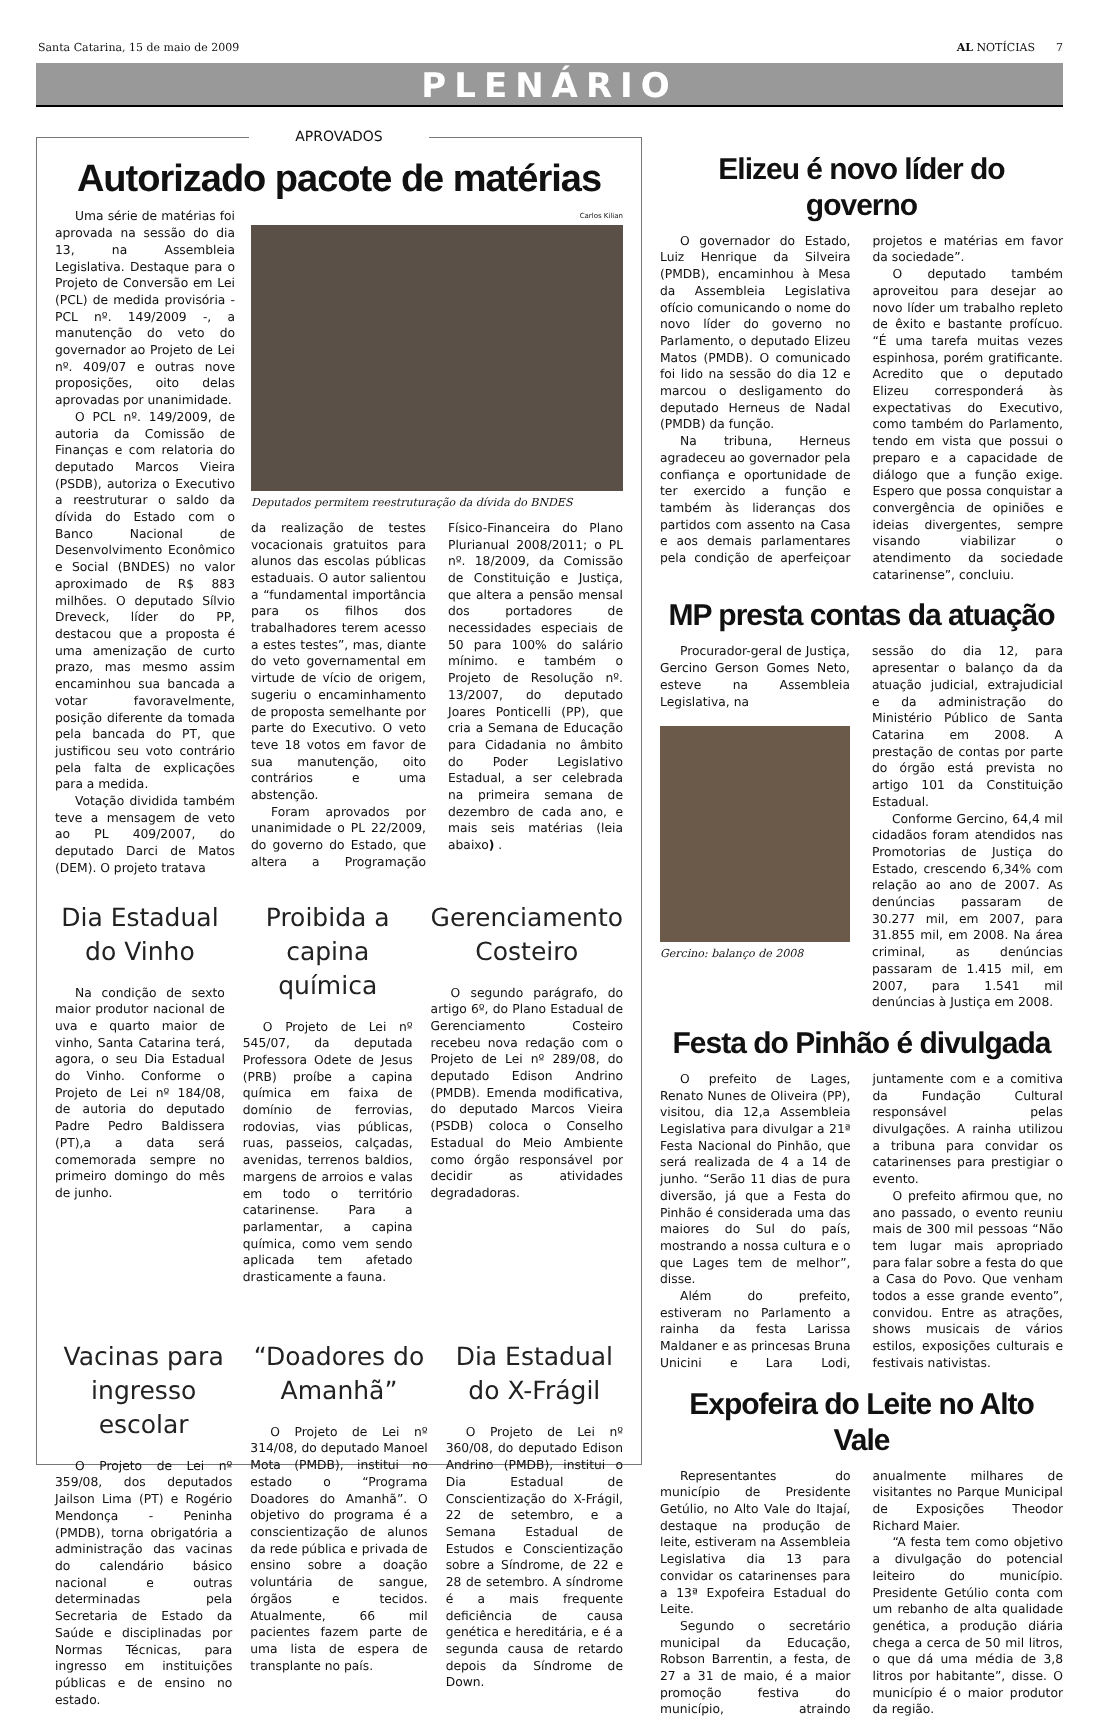Santa Catarina, 15 de maio de 2009 AL NOTÍCIAS 7
PLENÁRIO
APROVADOS
Autorizado pacote de matérias
Uma série de matérias foi aprovada na sessão do dia 13, na Assembleia Legislativa. Destaque para o Projeto de Conversão em Lei (PCL) de medida provisória - PCL nº. 149/2009 -, a manutenção do veto do governador ao Projeto de Lei nº. 409/07 e outras nove proposições, oito delas aprovadas por unanimidade.
O PCL nº. 149/2009, de autoria da Comissão de Finanças e com relatoria do deputado Marcos Vieira (PSDB), autoriza o Executivo a reestruturar o saldo da dívida do Estado com o Banco Nacional de Desenvolvimento Econômico e Social (BNDES) no valor aproximado de R$ 883 milhões. O deputado Sílvio Dreveck, líder do PP, destacou que a proposta é uma amenização de curto prazo, mas mesmo assim encaminhou sua bancada a votar favoravelmente, posição diferente da tomada pela bancada do PT, que justificou seu voto contrário pela falta de explicações para a medida.
Votação dividida também teve a mensagem de veto ao PL 409/2007, do deputado Darci de Matos (DEM). O projeto tratava
Carlos Kilian
Deputados permitem reestruturação da dívida do BNDES
da realização de testes vocacionais gratuitos para alunos das escolas públicas estaduais. O autor salientou a “fundamental importância para os filhos dos trabalhadores terem acesso a estes testes”, mas, diante do veto governamental em virtude de vício de origem, sugeriu o encaminhamento de proposta semelhante por parte do Executivo. O veto teve 18 votos em favor de sua manutenção, oito contrários e uma abstenção.
Foram aprovados por unanimidade o PL 22/2009, do governo do Estado, que altera a Programação Físico-Financeira do Plano Plurianual 2008/2011; o PL nº. 18/2009, da Comissão de Constituição e Justiça, que altera a pensão mensal dos portadores de necessidades especiais de 50 para 100% do salário mínimo. e também o Projeto de Resolução nº. 13/2007, do deputado Joares Ponticelli (PP), que cria a Semana de Educação para Cidadania no âmbito do Poder Legislativo Estadual, a ser celebrada na primeira semana de dezembro de cada ano, e mais seis matérias (leia abaixo) .
Dia Estadual do Vinho
Na condição de sexto maior produtor nacional de uva e quarto maior de vinho, Santa Catarina terá, agora, o seu Dia Estadual do Vinho. Conforme o Projeto de Lei nº 184/08, de autoria do deputado Padre Pedro Baldissera (PT),a a data será comemorada sempre no primeiro domingo do mês de junho.
Proibida a capina química
O Projeto de Lei nº 545/07, da deputada Professora Odete de Jesus (PRB) proíbe a capina química em faixa de domínio de ferrovias, rodovias, vias públicas, ruas, passeios, calçadas, avenidas, terrenos baldios, margens de arroios e valas em todo o território catarinense. Para a parlamentar, a capina química, como vem sendo aplicada tem afetado drasticamente a fauna.
Gerenciamento Costeiro
O segundo parágrafo, do artigo 6º, do Plano Estadual de Gerenciamento Costeiro recebeu nova redação com o Projeto de Lei nº 289/08, do deputado Edison Andrino (PMDB). Emenda modificativa, do deputado Marcos Vieira (PSDB) coloca o Conselho Estadual do Meio Ambiente como órgão responsável por decidir as atividades degradadoras.
Vacinas para ingresso escolar
O Projeto de Lei nº 359/08, dos deputados Jailson Lima (PT) e Rogério Mendonça - Peninha (PMDB), torna obrigatória a administração das vacinas do calendário básico nacional e outras determinadas pela Secretaria de Estado da Saúde e disciplinadas por Normas Técnicas, para ingresso em instituições públicas e de ensino no estado.
“Doadores do Amanhã”
O Projeto de Lei nº 314/08, do deputado Manoel Mota (PMDB), institui no estado o “Programa Doadores do Amanhã”. O objetivo do programa é a conscientização de alunos da rede pública e privada de ensino sobre a doação voluntária de sangue, órgãos e tecidos. Atualmente, 66 mil pacientes fazem parte de uma lista de espera de transplante no país.
Dia Estadual do X-Frágil
O Projeto de Lei nº 360/08, do deputado Edison Andrino (PMDB), institui o Dia Estadual de Conscientização do X-Frágil, 22 de setembro, e a Semana Estadual de Estudos e Conscientização sobre a Síndrome, de 22 e 28 de setembro. A síndrome é a mais frequente deficiência de causa genética e hereditária, e é a segunda causa de retardo depois da Síndrome de Down.
Elizeu é novo líder do governo
O governador do Estado, Luiz Henrique da Silveira (PMDB), encaminhou à Mesa da Assembleia Legislativa ofício comunicando o nome do novo líder do governo no Parlamento, o deputado Elizeu Matos (PMDB). O comunicado foi lido na sessão do dia 12 e marcou o desligamento do deputado Herneus de Nadal (PMDB) da função.
Na tribuna, Herneus agradeceu ao governador pela confiança e oportunidade de ter exercido a função e também às lideranças dos partidos com assento na Casa e aos demais parlamentares pela condição de aperfeiçoar projetos e matérias em favor da sociedade”.
O deputado também aproveitou para desejar ao novo líder um trabalho repleto de êxito e bastante profícuo. “É uma tarefa muitas vezes espinhosa, porém gratificante. Acredito que o deputado Elizeu corresponderá às expectativas do Executivo, como também do Parlamento, tendo em vista que possui o preparo e a capacidade de diálogo que a função exige. Espero que possa conquistar a convergência de opiniões e ideias divergentes, sempre visando viabilizar o atendimento da sociedade catarinense”, concluiu.
MP presta contas da atuação
Procurador-geral de Justiça, Gercino Gerson Gomes Neto, esteve na Assembleia Legislativa, na
Gercino: balanço de 2008
sessão do dia 12, para apresentar o balanço da da atuação judicial, extrajudicial e da administração do Ministério Público de Santa Catarina em 2008. A prestação de contas por parte do órgão está prevista no artigo 101 da Constituição Estadual.
Conforme Gercino, 64,4 mil cidadãos foram atendidos nas Promotorias de Justiça do Estado, crescendo 6,34% com relação ao ano de 2007. As denúncias passaram de 30.277 mil, em 2007, para 31.855 mil, em 2008. Na área criminal, as denúncias passaram de 1.415 mil, em 2007, para 1.541 mil denúncias à Justiça em 2008.
Festa do Pinhão é divulgada
O prefeito de Lages, Renato Nunes de Oliveira (PP), visitou, dia 12,a Assembleia Legislativa para divulgar a 21ª Festa Nacional do Pinhão, que será realizada de 4 a 14 de junho. “Serão 11 dias de pura diversão, já que a Festa do Pinhão é considerada uma das maiores do Sul do país, mostrando a nossa cultura e o que Lages tem de melhor”, disse.
Além do prefeito, estiveram no Parlamento a rainha da festa Larissa Maldaner e as princesas Bruna Unicini e Lara Lodi, juntamente com e a comitiva da Fundação Cultural responsável pelas divulgações. A rainha utilizou a tribuna para convidar os catarinenses para prestigiar o evento.
O prefeito afirmou que, no ano passado, o evento reuniu mais de 300 mil pessoas “Não tem lugar mais apropriado para falar sobre a festa do que a Casa do Povo. Que venham todos a esse grande evento”, convidou. Entre as atrações, shows musicais de vários estilos, exposições culturais e festivais nativistas.
Expofeira do Leite no Alto Vale
Representantes do município de Presidente Getúlio, no Alto Vale do Itajaí, destaque na produção de leite, estiveram na Assembleia Legislativa dia 13 para convidar os catarinenses para a 13ª Expofeira Estadual do Leite.
Segundo o secretário municipal da Educação, Robson Barrentin, a festa, de 27 a 31 de maio, é a maior promoção festiva do município, atraindo anualmente milhares de visitantes no Parque Municipal de Exposições Theodor Richard Maier.
“A festa tem como objetivo a divulgação do potencial leiteiro do município. Presidente Getúlio conta com um rebanho de alta qualidade genética, a produção diária chega a cerca de 50 mil litros, o que dá uma média de 3,8 litros por habitante”, disse. O município é o maior produtor da região.